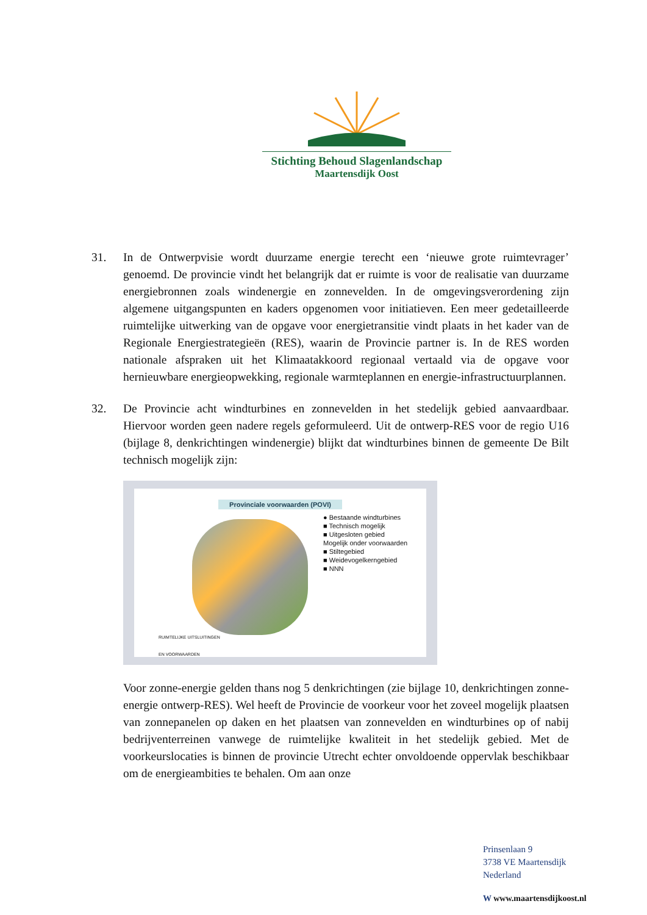Stichting Behoud Slagenlandschap
Maartensdijk Oost
31. In de Ontwerpvisie wordt duurzame energie terecht een ‘nieuwe grote ruimtevrager’ genoemd. De provincie vindt het belangrijk dat er ruimte is voor de realisatie van duurzame energiebronnen zoals windenergie en zonnevelden. In de omgevingsverordening zijn algemene uitgangspunten en kaders opgenomen voor initiatieven. Een meer gedetailleerde ruimtelijke uitwerking van de opgave voor energietransitie vindt plaats in het kader van de Regionale Energiestrategieën (RES), waarin de Provincie partner is. In de RES worden nationale afspraken uit het Klimaatakkoord regionaal vertaald via de opgave voor hernieuwbare energieopwekking, regionale warmteplannen en energie-infrastructuurplannen.
32. De Provincie acht windturbines en zonnevelden in het stedelijk gebied aanvaardbaar. Hiervoor worden geen nadere regels geformuleerd. Uit de ontwerp-RES voor de regio U16 (bijlage 8, denkrichtingen windenergie) blijkt dat windturbines binnen de gemeente De Bilt technisch mogelijk zijn:
Provinciale voorwaarden (POVI)
● Bestaande windturbines
■ Technisch mogelijk
■ Uitgesloten gebied
Mogelijk onder voorwaarden
■ Stiltegebied
■ Weidevogelkerngebied
■ NNN
RUIMTELIJKE UITSLUITINGEN
EN VOORWAARDEN
Voor zonne-energie gelden thans nog 5 denkrichtingen (zie bijlage 10, denkrichtingen zonne-energie ontwerp-RES). Wel heeft de Provincie de voorkeur voor het zoveel mogelijk plaatsen van zonnepanelen op daken en het plaatsen van zonnevelden en windturbines op of nabij bedrijventerreinen vanwege de ruimtelijke kwaliteit in het stedelijk gebied. Met de voorkeurslocaties is binnen de provincie Utrecht echter onvoldoende oppervlak beschikbaar om de energieambities te behalen. Om aan onze
Prinsenlaan 9
3738 VE Maartensdijk
Nederland
W www.maartensdijkoost.nl